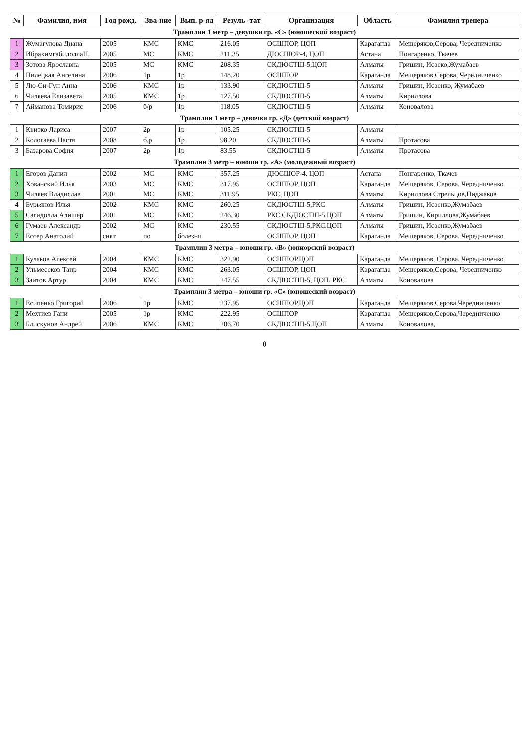| № | Фамилия, имя | Год рожд. | Зва-ние | Вып. р-яд | Резуль -тат | Организация | Область | Фамилия тренера |
| --- | --- | --- | --- | --- | --- | --- | --- | --- |
| Трамплин 1 метр – девушки гр. «С» (юношеский возраст) | | | | | | | | |
| 1 | Жумагулова Диана | 2005 | КМС | КМС | 216.05 | ОСШПОР, ЦОП | Караганда | Мещеряков,Серова, Чередниченко |
| 2 | ИбрахимгабидоллаН. | 2005 | МС | КМС | 211.35 | ДЮСШОР-4, ЦОП | Астана | Понгаренко, Ткачев |
| 3 | Зотова Ярославна | 2005 | МС | КМС | 208.35 | СКДЮСТШ-5,ЦОП | Алматы | Гришин, Исаеко,Жумабаев |
| 4 | Пилецкая Ангелина | 2006 | 1р | 1р | 148.20 | ОСШПОР | Караганда | Мещеряков,Серова, Чередниченко |
| 5 | Лю-Си-Гун Анна | 2006 | КМС | 1р | 133.90 | СКДЮСТШ-5 | Алматы | Гришин, Исаенко, Жумабаев |
| 6 | Чиляева Елизавета | 2005 | КМС | 1р | 127.50 | СКДЮСТШ-5 | Алматы | Кириллова |
| 7 | Айманова Томирис | 2006 | б/р | 1р | 118.05 | СКДЮСТШ-5 | Алматы | Коновалова |
| Трамплин 1 метр – девочки гр. «Д» (детский возраст) | | | | | | | | |
| 1 | Квитко Лариса | 2007 | 2р | 1р | 105.25 | СКДЮСТШ-5 | Алматы | |
| 2 | Кологаева Настя | 2008 | б.р | 1р | 98.20 | СКДЮСТШ-5 | Алматы | Протасова |
| 3 | Базарова София | 2007 | 2р | 1р | 83.55 | СКДЮСТШ-5 | Алматы | Протасова |
| Трамплин 3 метр – юноши гр. «А» (молодежный возраст) | | | | | | | | |
| 1 | Егоров Данил | 2002 | МС | КМС | 357.25 | ДЮСШОР-4. ЦОП | Астана | Понгаренко, Ткачев |
| 2 | Хованский Илья | 2003 | МС | КМС | 317.95 | ОСШПОР, ЦОП | Караганда | Мещеряков, Серова, Чередниченко |
| 3 | Чиляев Владислав | 2001 | МС | КМС | 311.95 | РКС, ЦОП | Алматы | Кириллова Стрельцов,Пиджаков |
| 4 | Бурьянов Илья | 2002 | КМС | КМС | 260.25 | СКДЮСТШ-5,РКС | Алматы | Гришин, Исаенко,Жумабаев |
| 5 | Сагидолла Алишер | 2001 | МС | КМС | 246.30 | РКС,СКДЮСТШ-5.ЦОП | Алматы | Гришин, Кириллова,Жумабаев |
| 6 | Гумаев Александр | 2002 | МС | КМС | 230.55 | СКДЮСТШ-5,РКС.ЦОП | Алматы | Гришин, Исаенко,Жумабаев |
| 7 | Ессер Анатолий | снят | по | болезни | | ОСШПОР, ЦОП | Караганда | Мещеряков, Серова, Чередниченко |
| Трамплин 3 метра – юноши гр. «В» (юниорский возраст) | | | | | | | | |
| 1 | Кулаков Алексей | 2004 | КМС | КМС | 322.90 | ОСШПОР.ЦОП | Караганда | Мещеряков, Серова, Чередниченко |
| 2 | Ульмесеков Таир | 2004 | КМС | КМС | 263.05 | ОСШПОР, ЦОП | Караганда | Мещеряков,Серова, Чередниченко |
| 3 | Заитов Артур | 2004 | КМС | КМС | 247.55 | СКДЮСТШ-5, ЦОП, РКС | Алматы | Коновалова |
| Трамплин 3 метра – юноши гр. «С» (юношеский возраст) | | | | | | | | |
| 1 | Есипенко Григорий | 2006 | 1р | КМС | 237.95 | ОСШПОР,ЦОП | Караганда | Мещеряков,Серова,Чередниченко |
| 2 | Мехтиев Гани | 2005 | 1р | КМС | 222.95 | ОСШПОР | Караганда | Мещеряков,Серова,Чередниченко |
| 3 | Блискунов Андрей | 2006 | КМС | КМС | 206.70 | СКДЮСТШ-5.ЦОП | Алматы | Коновалова, |
0